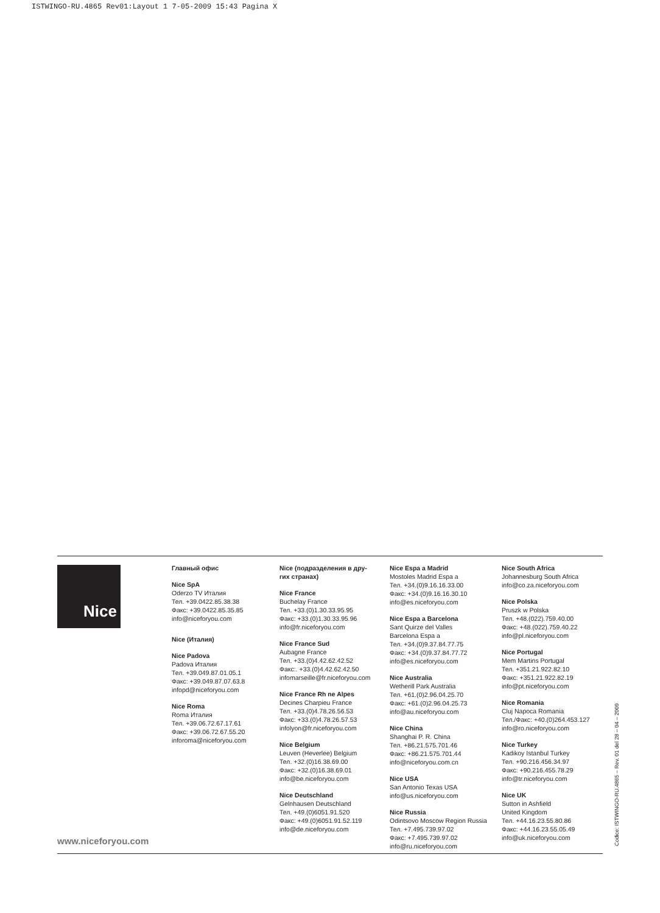ISTWINGO-RU.4865 Rev01:Layout 1 7-05-2009 15:43 Pagina X
Nice
Главный офис
Nice SpA
Oderzo TV Италия
Тел. +39.0422.85.38.38
Факс: +39.0422.85.35.85
info@niceforyou.com
Nice (Италия)
Nice Padova
Padova Италия
Тел. +39.049.87.01.05.1
Факс: +39.049.87.07.63.8
infopd@niceforyou.com
Nice Roma
Roma Италия
Тел. +39.06.72.67.17.61
Факс: +39.06.72.67.55.20
inforoma@niceforyou.com
Nice (подразделения в дру-
гих странах)
Nice France
Buchelay France
Тел. +33.(0)1.30.33.95.95
Факс: +33.(0)1.30.33.95.96
info@fr.niceforyou.com
Nice France Sud
Aubagne France
Тел. +33.(0)4.42.62.42.52
Факс:. +33.(0)4.42.62.42.50
infomarseille@fr.niceforyou.com
Nice France Rh ne Alpes
Decines Charpieu France
Тел. +33.(0)4.78.26.56.53
Факс: +33.(0)4.78.26.57.53
infolyon@fr.niceforyou.com
Nice Belgium
Leuven (Heverlee) Belgium
Тел. +32.(0)16.38.69.00
Факс: +32.(0)16.38.69.01
info@be.niceforyou.com
Nice Deutschland
Gelnhausen Deutschland
Тел. +49.(0)6051.91.520
Факс: +49.(0)6051.91.52.119
info@de.niceforyou.com
Nice Espa a Madrid
Mostoles Madrid Espa a
Тел. +34.(0)9.16.16.33.00
Факс: +34.(0)9.16.16.30.10
info@es.niceforyou.com
Nice Espa a Barcelona
Sant Quirze del Valles
Barcelona Espa a
Тел. +34.(0)9.37.84.77.75
Факс: +34.(0)9.37.84.77.72
info@es.niceforyou.com
Nice Australia
Wetherill Park Australia
Тел. +61.(0)2.96.04.25.70
Факс: +61.(0)2.96.04.25.73
info@au.niceforyou.com
Nice China
Shanghai P. R. China
Тел. +86.21.575.701.46
Факс: +86.21.575.701.44
info@niceforyou.com.cn
Nice USA
San Antonio Texas USA
info@us.niceforyou.com
Nice Russia
Odintsovo Moscow Region Russia
Тел. +7.495.739.97.02
Факс: +7.495.739.97.02
info@ru.niceforyou.com
Nice South Africa
Johannesburg South Africa
info@co.za.niceforyou.com
Nice Polska
Pruszk w Polska
Тел. +48.(022).759.40.00
Факс: +48.(022).759.40.22
info@pl.niceforyou.com
Nice Portugal
Mem Martins Portugal
Тел. +351.21.922.82.10
Факс: +351.21.922.82.19
info@pt.niceforyou.com
Nice Romania
Cluj Napoca Romania
Тел./Факс: +40.(0)264.453.127
info@ro.niceforyou.com
Nice Turkey
Kadikoy Istanbul Turkey
Тел. +90.216.456.34.97
Факс: +90.216.455.78.29
info@tr.niceforyou.com
Nice UK
Sutton in Ashfield
United Kingdom
Тел. +44.16.23.55.80.86
Факс: +44.16.23.55.05.49
info@uk.niceforyou.com
www.niceforyou.com
Codice: ISTWINGO-RU.4865 – Rev. 01 del 28 – 04 – 2009